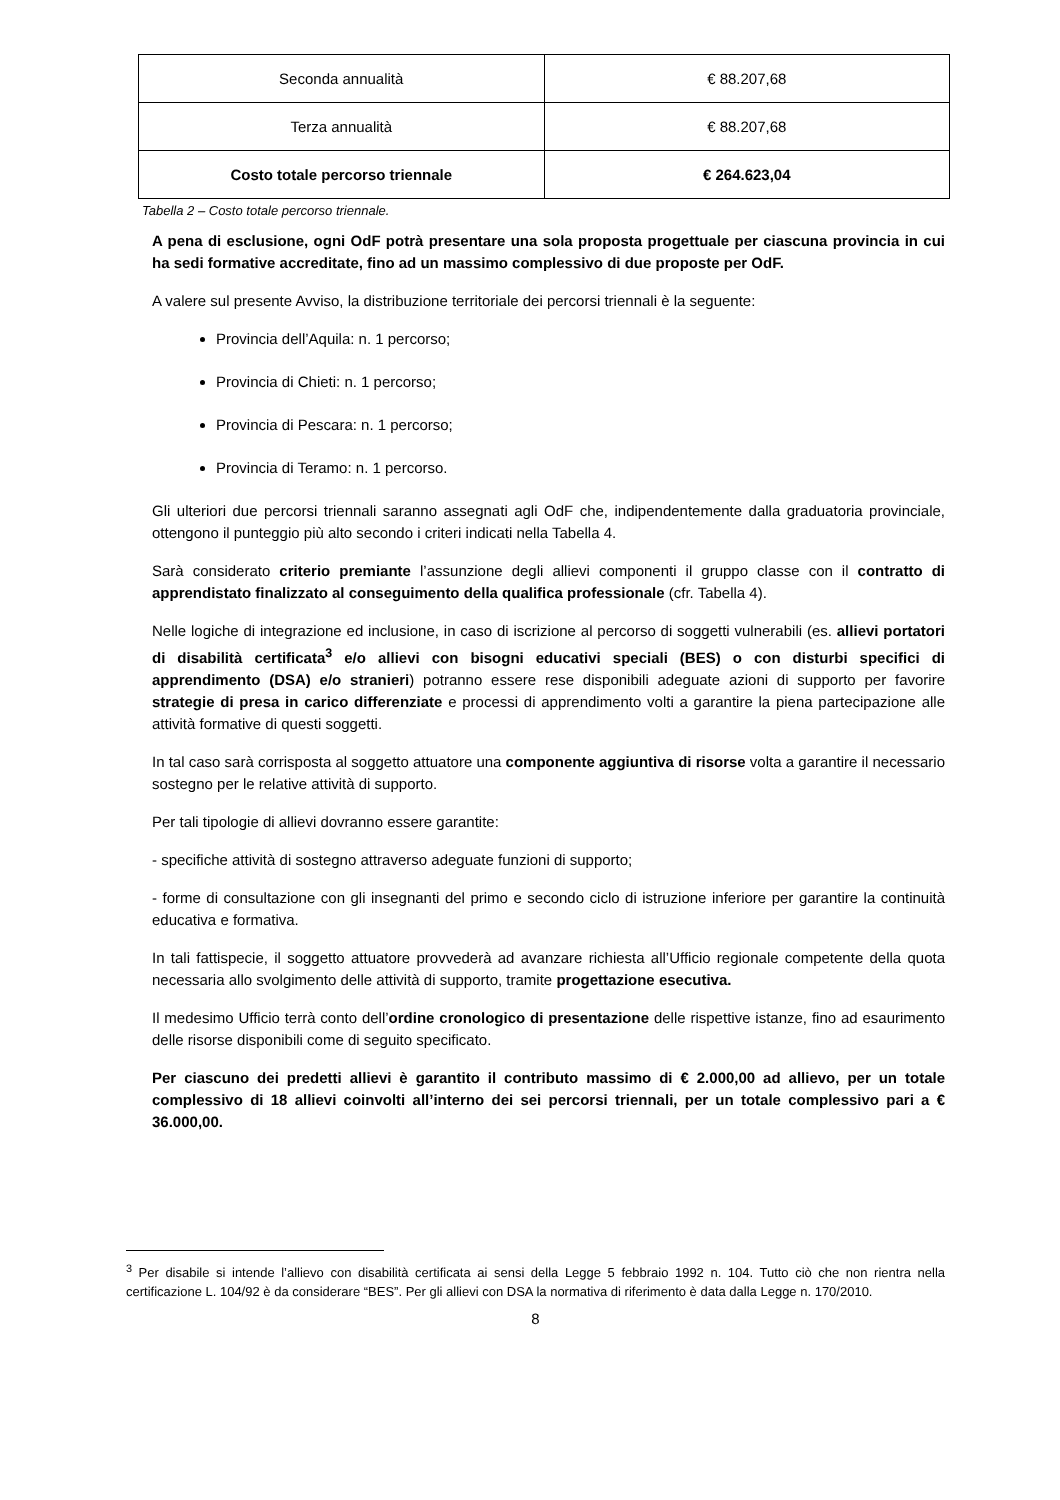| Seconda annualità | € 88.207,68 |
| Terza annualità | € 88.207,68 |
| Costo totale percorso triennale | € 264.623,04 |
Tabella 2 – Costo totale percorso triennale.
A pena di esclusione, ogni OdF potrà presentare una sola proposta progettuale per ciascuna provincia in cui ha sedi formative accreditate, fino ad un massimo complessivo di due proposte per OdF.
A valere sul presente Avviso, la distribuzione territoriale dei percorsi triennali è la seguente:
Provincia dell’Aquila: n. 1 percorso;
Provincia di Chieti: n. 1 percorso;
Provincia di Pescara: n. 1 percorso;
Provincia di Teramo: n. 1 percorso.
Gli ulteriori due percorsi triennali saranno assegnati agli OdF che, indipendentemente dalla graduatoria provinciale, ottengono il punteggio più alto secondo i criteri indicati nella Tabella 4.
Sarà considerato criterio premiante l’assunzione degli allievi componenti il gruppo classe con il contratto di apprendistato finalizzato al conseguimento della qualifica professionale (cfr. Tabella 4).
Nelle logiche di integrazione ed inclusione, in caso di iscrizione al percorso di soggetti vulnerabili (es. allievi portatori di disabilità certificata<sup>3</sup> e/o allievi con bisogni educativi speciali (BES) o con disturbi specifici di apprendimento (DSA) e/o stranieri) potranno essere rese disponibili adeguate azioni di supporto per favorire strategie di presa in carico differenziate e processi di apprendimento volti a garantire la piena partecipazione alle attività formative di questi soggetti.
In tal caso sarà corrisposta al soggetto attuatore una componente aggiuntiva di risorse volta a garantire il necessario sostegno per le relative attività di supporto.
Per tali tipologie di allievi dovranno essere garantite:
- specifiche attività di sostegno attraverso adeguate funzioni di supporto;
- forme di consultazione con gli insegnanti del primo e secondo ciclo di istruzione inferiore per garantire la continuità educativa e formativa.
In tali fattispecie, il soggetto attuatore provvederà ad avanzare richiesta all’Ufficio regionale competente della quota necessaria allo svolgimento delle attività di supporto, tramite progettazione esecutiva.
Il medesimo Ufficio terrà conto dell’ordine cronologico di presentazione delle rispettive istanze, fino ad esaurimento delle risorse disponibili come di seguito specificato.
Per ciascuno dei predetti allievi è garantito il contributo massimo di € 2.000,00 ad allievo, per un totale complessivo di 18 allievi coinvolti all’interno dei sei percorsi triennali, per un totale complessivo pari a € 36.000,00.
<sup>3</sup> Per disabile si intende l’allievo con disabilità certificata ai sensi della Legge 5 febbraio 1992 n. 104. Tutto ciò che non rientra nella certificazione L. 104/92 è da considerare “BES”. Per gli allievi con DSA la normativa di riferimento è data dalla Legge n. 170/2010.
8